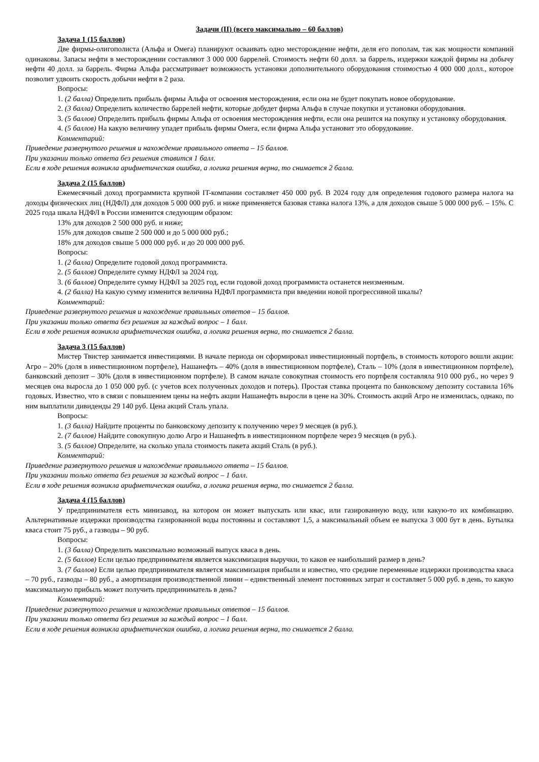Задачи (II) (всего максимально – 60 баллов)
Задача 1 (15 баллов)
Две фирмы-олигополиста (Альфа и Омега) планируют осваивать одно месторождение нефти, деля его пополам, так как мощности компаний одинаковы. Запасы нефти в месторождении составляют 3 000 000 баррелей. Стоимость нефти 60 долл. за баррель, издержки каждой фирмы на добычу нефти 40 долл. за баррель. Фирма Альфа рассматривает возможность установки дополнительного оборудования стоимостью 4 000 000 долл., которое позволит удвоить скорость добычи нефти в 2 раза.
Вопросы:
1. (2 балла) Определить прибыль фирмы Альфа от освоения месторождения, если она не будет покупать новое оборудование.
2. (3 балла) Определить количество баррелей нефти, которые добудет фирма Альфа в случае покупки и установки оборудования.
3. (5 баллов) Определить прибыль фирмы Альфа от освоения месторождения нефти, если она решится на покупку и установку оборудования.
4. (5 баллов) На какую величину упадет прибыль фирмы Омега, если фирма Альфа установит это оборудование.
Комментарий:
Приведение развернутого решения и нахождение правильного ответа – 15 баллов.
При указании только ответа без решения ставится 1 балл.
Если в ходе решения возникла арифметическая ошибка, а логика решения верна, то снимается 2 балла.
Задача 2 (15 баллов)
Ежемесячный доход программиста крупной IT-компании составляет 450 000 руб. В 2024 году для определения годового размера налога на доходы физических лиц (НДФЛ) для доходов 5 000 000 руб. и ниже применяется базовая ставка налога 13%, а для доходов свыше 5 000 000 руб. – 15%. С 2025 года шкала НДФЛ в России изменится следующим образом:
13% для доходов 2 500 000 руб. и ниже;
15% для доходов свыше 2 500 000 и до 5 000 000 руб.;
18% для доходов свыше 5 000 000 руб. и до 20 000 000 руб.
Вопросы:
1. (2 балла) Определите годовой доход программиста.
2. (5 баллов) Определите сумму НДФЛ за 2024 год.
3. (6 баллов) Определите сумму НДФЛ за 2025 год, если годовой доход программиста останется неизменным.
4. (2 балла) На какую сумму изменится величина НДФЛ программиста при введении новой прогрессивной шкалы?
Комментарий:
Приведение развернутого решения и нахождение правильных ответов – 15 баллов.
При указании только ответа без решения за каждый вопрос – 1 балл.
Если в ходе решения возникла арифметическая ошибка, а логика решения верна, то снимается 2 балла.
Задача 3 (15 баллов)
Мистер Твистер занимается инвестициями. В начале периода он сформировал инвестиционный портфель, в стоимость которого вошли акции: Агро – 20% (доля в инвестиционном портфеле), Нашанефть – 40% (доля в инвестиционном портфеле), Сталь – 10% (доля в инвестиционном портфеле), банковский депозит – 30% (доля в инвестиционном портфеле). В самом начале совокупная стоимость его портфеля составляла 910 000 руб., но через 9 месяцев она выросла до 1 050 000 руб. (с учетов всех полученных доходов и потерь). Простая ставка процента по банковскому депозиту составила 16% годовых. Известно, что в связи с повышением цены на нефть акции Нашанефть выросли в цене на 30%. Стоимость акций Агро не изменилась, однако, по ним выплатили дивиденды 29 140 руб. Цена акций Сталь упала.
Вопросы:
1. (3 балла) Найдите проценты по банковскому депозиту к получению через 9 месяцев (в руб.).
2. (7 баллов) Найдите совокупную долю Агро и Нашанефть в инвестиционном портфеле через 9 месяцев (в руб.).
3. (5 баллов) Определите, на сколько упала стоимость пакета акций Сталь (в руб.).
Комментарий:
Приведение развернутого решения и нахождение правильного ответа – 15 баллов.
При указании только ответа без решения за каждый вопрос – 1 балл.
Если в ходе решения возникла арифметическая ошибка, а логика решения верна, то снимается 2 балла.
Задача 4 (15 баллов)
У предпринимателя есть минизавод, на котором он может выпускать или квас, или газированную воду, или какую-то их комбинацию. Альтернативные издержки производства газированной воды постоянны и составляют 1,5, а максимальный объем ее выпуска 3 000 бут в день. Бутылка кваса стоит 75 руб., а газводы – 90 руб.
Вопросы:
1. (3 балла) Определить максимально возможный выпуск кваса в день.
2. (5 баллов) Если целью предпринимателя является максимизация выручки, то каков ее наибольший размер в день?
3. (7 баллов) Если целью предпринимателя является максимизация прибыли и известно, что средние переменные издержки производства кваса – 70 руб., газводы – 80 руб., а амортизация производственной линии – единственный элемент постоянных затрат и составляет 5 000 руб. в день, то какую максимальную прибыль может получить предприниматель в день?
Комментарий:
Приведение развернутого решения и нахождение правильных ответов – 15 баллов.
При указании только ответа без решения за каждый вопрос – 1 балл.
Если в ходе решения возникла арифметическая ошибка, а логика решения верна, то снимается 2 балла.